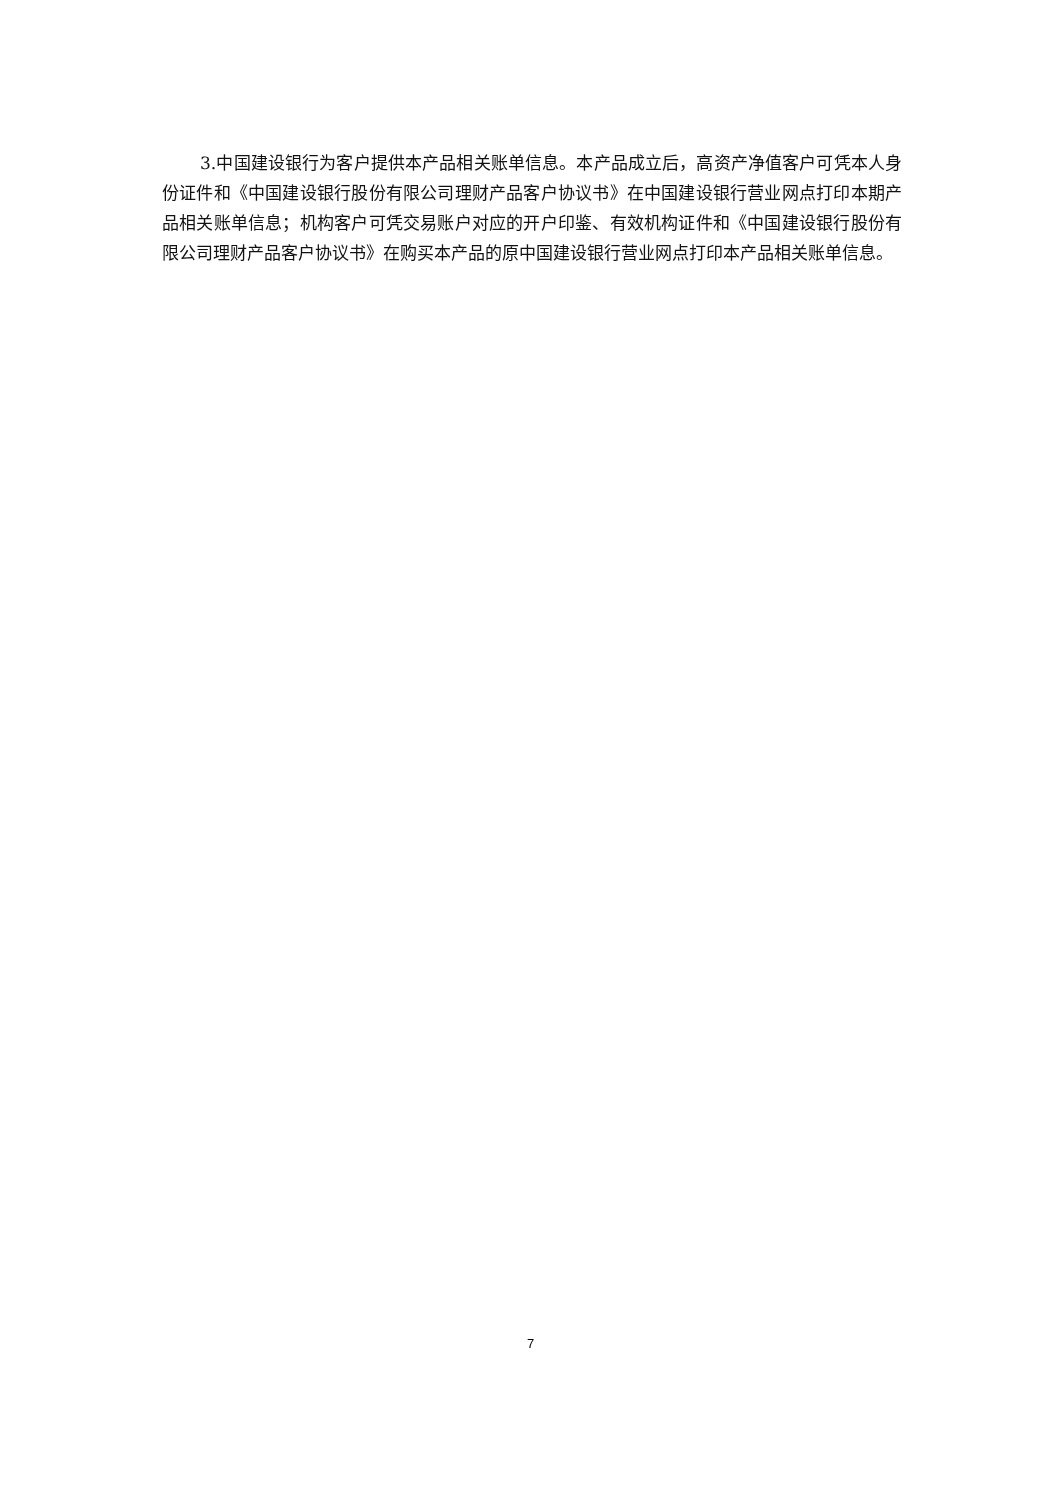3.中国建设银行为客户提供本产品相关账单信息。本产品成立后，高资产净值客户可凭本人身份证件和《中国建设银行股份有限公司理财产品客户协议书》在中国建设银行营业网点打印本期产品相关账单信息；机构客户可凭交易账户对应的开户印鉴、有效机构证件和《中国建设银行股份有限公司理财产品客户协议书》在购买本产品的原中国建设银行营业网点打印本产品相关账单信息。
7